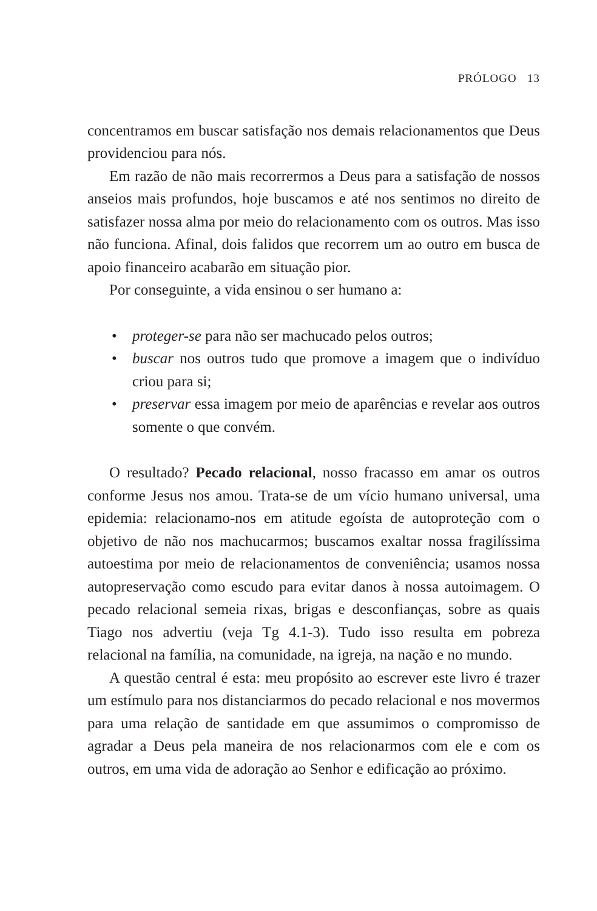PRÓLOGO 13
concentramos em buscar satisfação nos demais relacionamentos que Deus providenciou para nós.
Em razão de não mais recorrermos a Deus para a satisfação de nossos anseios mais profundos, hoje buscamos e até nos sentimos no direito de satisfazer nossa alma por meio do relacionamento com os outros. Mas isso não funciona. Afinal, dois falidos que recorrem um ao outro em busca de apoio financeiro acabarão em situação pior.
Por conseguinte, a vida ensinou o ser humano a:
• proteger-se para não ser machucado pelos outros;
• buscar nos outros tudo que promove a imagem que o indivíduo criou para si;
• preservar essa imagem por meio de aparências e revelar aos outros somente o que convém.
O resultado? Pecado relacional, nosso fracasso em amar os outros conforme Jesus nos amou. Trata-se de um vício humano universal, uma epidemia: relacionamo-nos em atitude egoísta de autoproteção com o objetivo de não nos machucarmos; buscamos exaltar nossa fragilíssima autoestima por meio de relacionamentos de conveniência; usamos nossa autopreservação como escudo para evitar danos à nossa autoimagem. O pecado relacional semeia rixas, brigas e desconfianças, sobre as quais Tiago nos advertiu (veja Tg 4.1-3). Tudo isso resulta em pobreza relacional na família, na comunidade, na igreja, na nação e no mundo.
A questão central é esta: meu propósito ao escrever este livro é trazer um estímulo para nos distanciarmos do pecado relacional e nos movermos para uma relação de santidade em que assumimos o compromisso de agradar a Deus pela maneira de nos relacionarmos com ele e com os outros, em uma vida de adoração ao Senhor e edificação ao próximo.